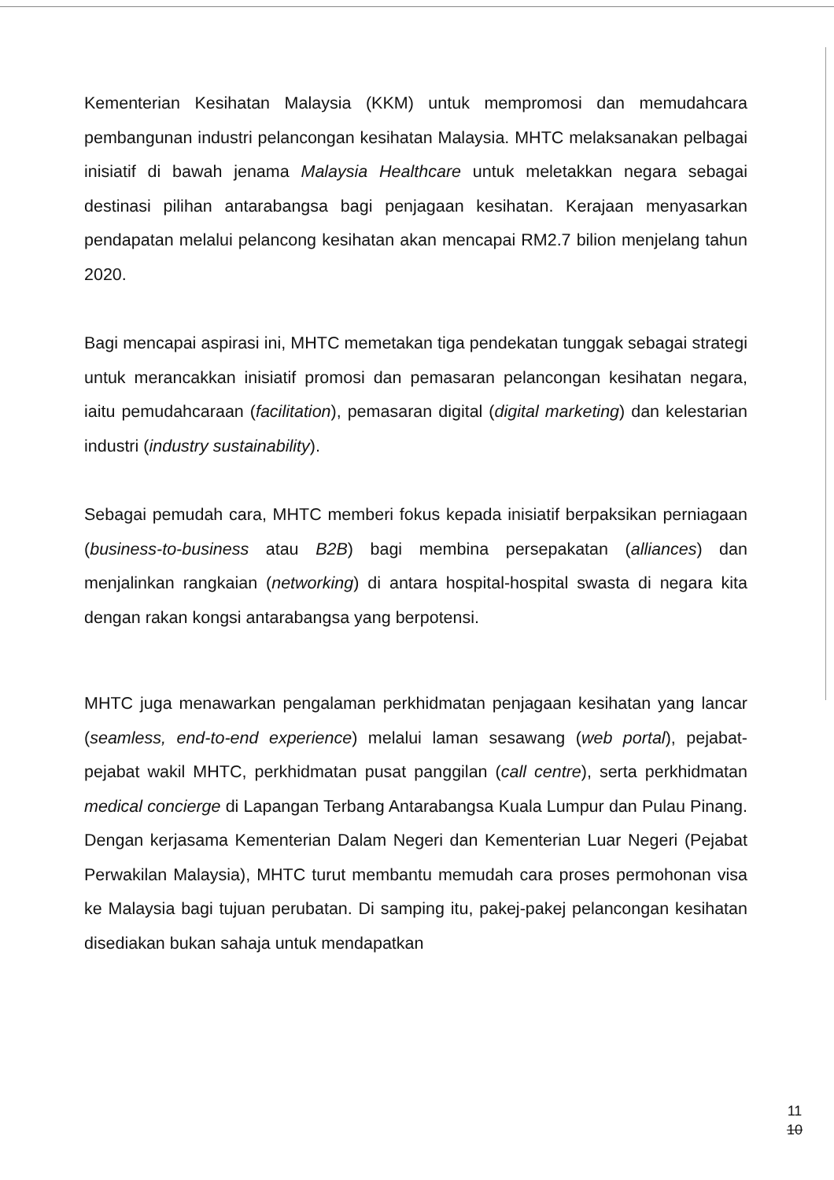Kementerian Kesihatan Malaysia (KKM) untuk mempromosi dan memudahcara pembangunan industri pelancongan kesihatan Malaysia. MHTC melaksanakan pelbagai inisiatif di bawah jenama Malaysia Healthcare untuk meletakkan negara sebagai destinasi pilihan antarabangsa bagi penjagaan kesihatan. Kerajaan menyasarkan pendapatan melalui pelancong kesihatan akan mencapai RM2.7 bilion menjelang tahun 2020.
Bagi mencapai aspirasi ini, MHTC memetakan tiga pendekatan tunggak sebagai strategi untuk merancakkan inisiatif promosi dan pemasaran pelancongan kesihatan negara, iaitu pemudahcaraan (facilitation), pemasaran digital (digital marketing) dan kelestarian industri (industry sustainability).
Sebagai pemudah cara, MHTC memberi fokus kepada inisiatif berpaksikan perniagaan (business-to-business atau B2B) bagi membina persepakatan (alliances) dan menjalinkan rangkaian (networking) di antara hospital-hospital swasta di negara kita dengan rakan kongsi antarabangsa yang berpotensi.
MHTC juga menawarkan pengalaman perkhidmatan penjagaan kesihatan yang lancar (seamless, end-to-end experience) melalui laman sesawang (web portal), pejabat-pejabat wakil MHTC, perkhidmatan pusat panggilan (call centre), serta perkhidmatan medical concierge di Lapangan Terbang Antarabangsa Kuala Lumpur dan Pulau Pinang. Dengan kerjasama Kementerian Dalam Negeri dan Kementerian Luar Negeri (Pejabat Perwakilan Malaysia), MHTC turut membantu memudah cara proses permohonan visa ke Malaysia bagi tujuan perubatan. Di samping itu, pakej-pakej pelancongan kesihatan disediakan bukan sahaja untuk mendapatkan
11
10